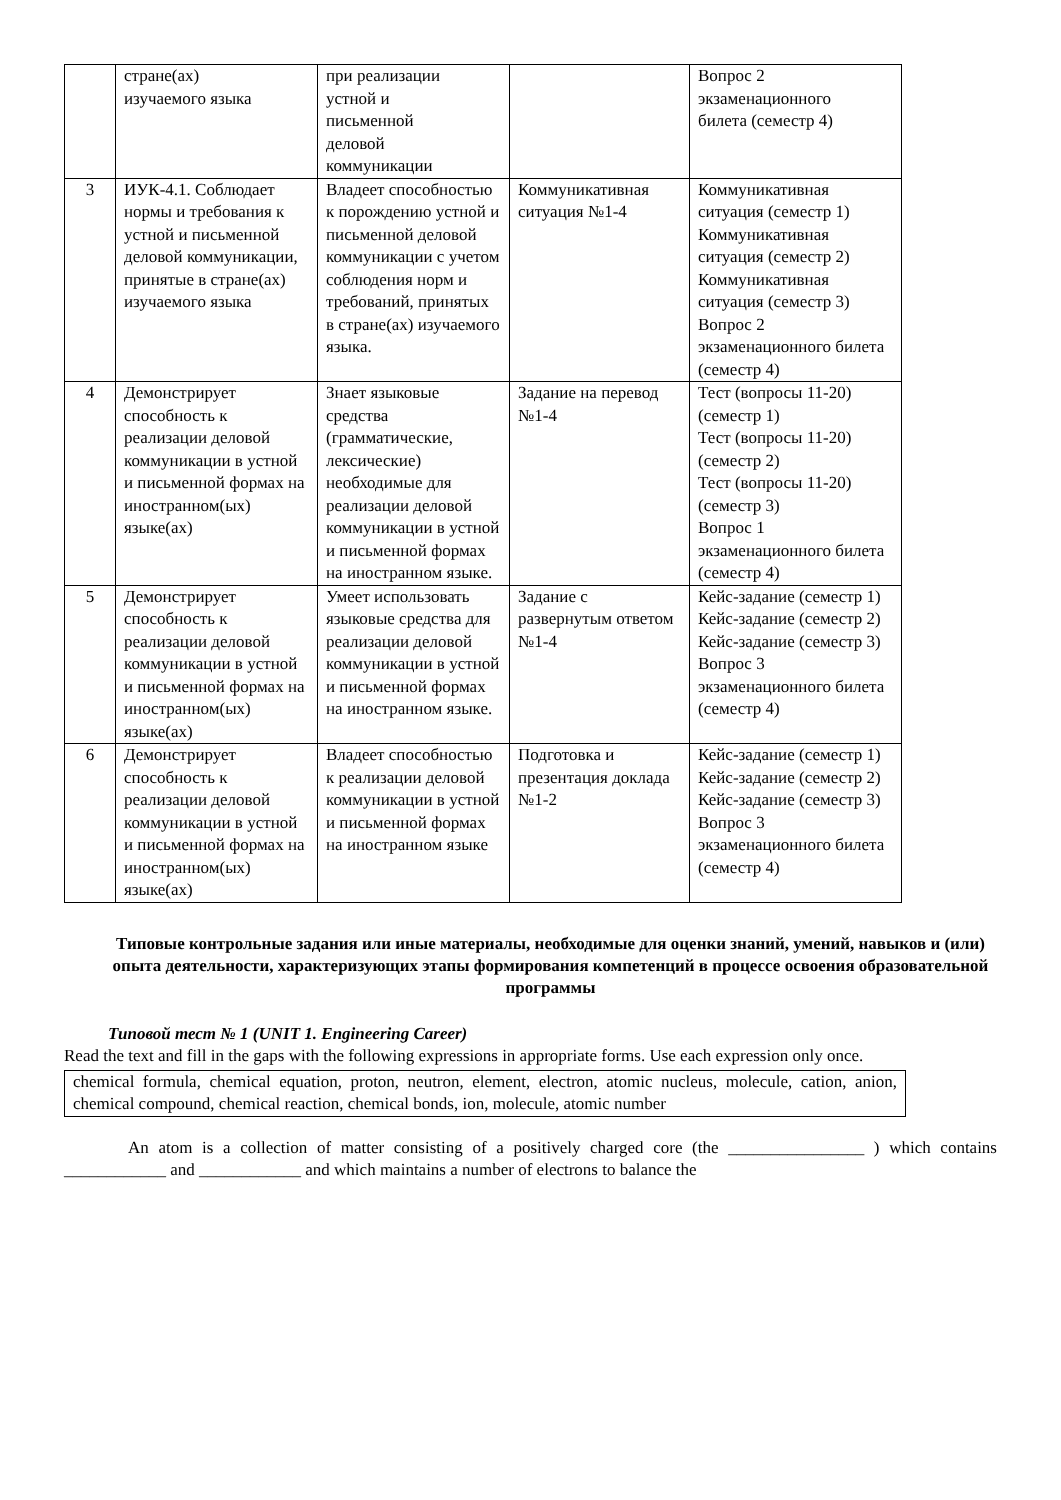| | стране(ах) изучаемого языка | при реализации устной и письменной деловой коммуникации | | Вопрос 2 экзаменационного билета (семестр 4) |
| 3 | ИУК-4.1. Соблюдает нормы и требования к устной и письменной деловой коммуникации, принятые в стране(ах) изучаемого языка | Владеет способностью к порождению устной и письменной деловой коммуникации с учетом соблюдения норм и требований, принятых в стране(ах) изучаемого языка. | Коммуникативная ситуация №1-4 | Коммуникативная ситуация (семестр 1) Коммуникативная ситуация (семестр 2) Коммуникативная ситуация (семестр 3) Вопрос 2 экзаменационного билета (семестр 4) |
| 4 | Демонстрирует способность к реализации деловой коммуникации в устной и письменной формах на иностранном(ых) языке(ах) | Знает языковые средства (грамматические, лексические) необходимые для реализации деловой коммуникации в устной и письменной формах на иностранном языке. | Задание на перевод №1-4 | Тест (вопросы 11-20) (семестр 1) Тест (вопросы 11-20) (семестр 2) Тест (вопросы 11-20) (семестр 3) Вопрос 1 экзаменационного билета (семестр 4) |
| 5 | Демонстрирует способность к реализации деловой коммуникации в устной и письменной формах на иностранном(ых) языке(ах) | Умеет использовать языковые средства для реализации деловой коммуникации в устной и письменной формах на иностранном языке. | Задание с развернутым ответом №1-4 | Кейс-задание (семестр 1) Кейс-задание (семестр 2) Кейс-задание (семестр 3) Вопрос 3 экзаменационного билета (семестр 4) |
| 6 | Демонстрирует способность к реализации деловой коммуникации в устной и письменной формах на иностранном(ых) языке(ах) | Владеет способностью к реализации деловой коммуникации в устной и письменной формах на иностранном языке | Подготовка и презентация доклада №1-2 | Кейс-задание (семестр 1) Кейс-задание (семестр 2) Кейс-задание (семестр 3) Вопрос 3 экзаменационного билета (семестр 4) |
Типовые контрольные задания или иные материалы, необходимые для оценки знаний, умений, навыков и (или) опыта деятельности, характеризующих этапы формирования компетенций в процессе освоения образовательной программы
Типовой тест № 1 (UNIT 1. Engineering Career)
Read the text and fill in the gaps with the following expressions in appropriate forms. Use each expression only once.
chemical formula, chemical equation, proton, neutron, element, electron, atomic nucleus, molecule, cation, anion, chemical compound, chemical reaction, chemical bonds, ion, molecule, atomic number
An atom is a collection of matter consisting of a positively charged core (the ________________ ) which contains ____________ and ____________ and which maintains a number of electrons to balance the